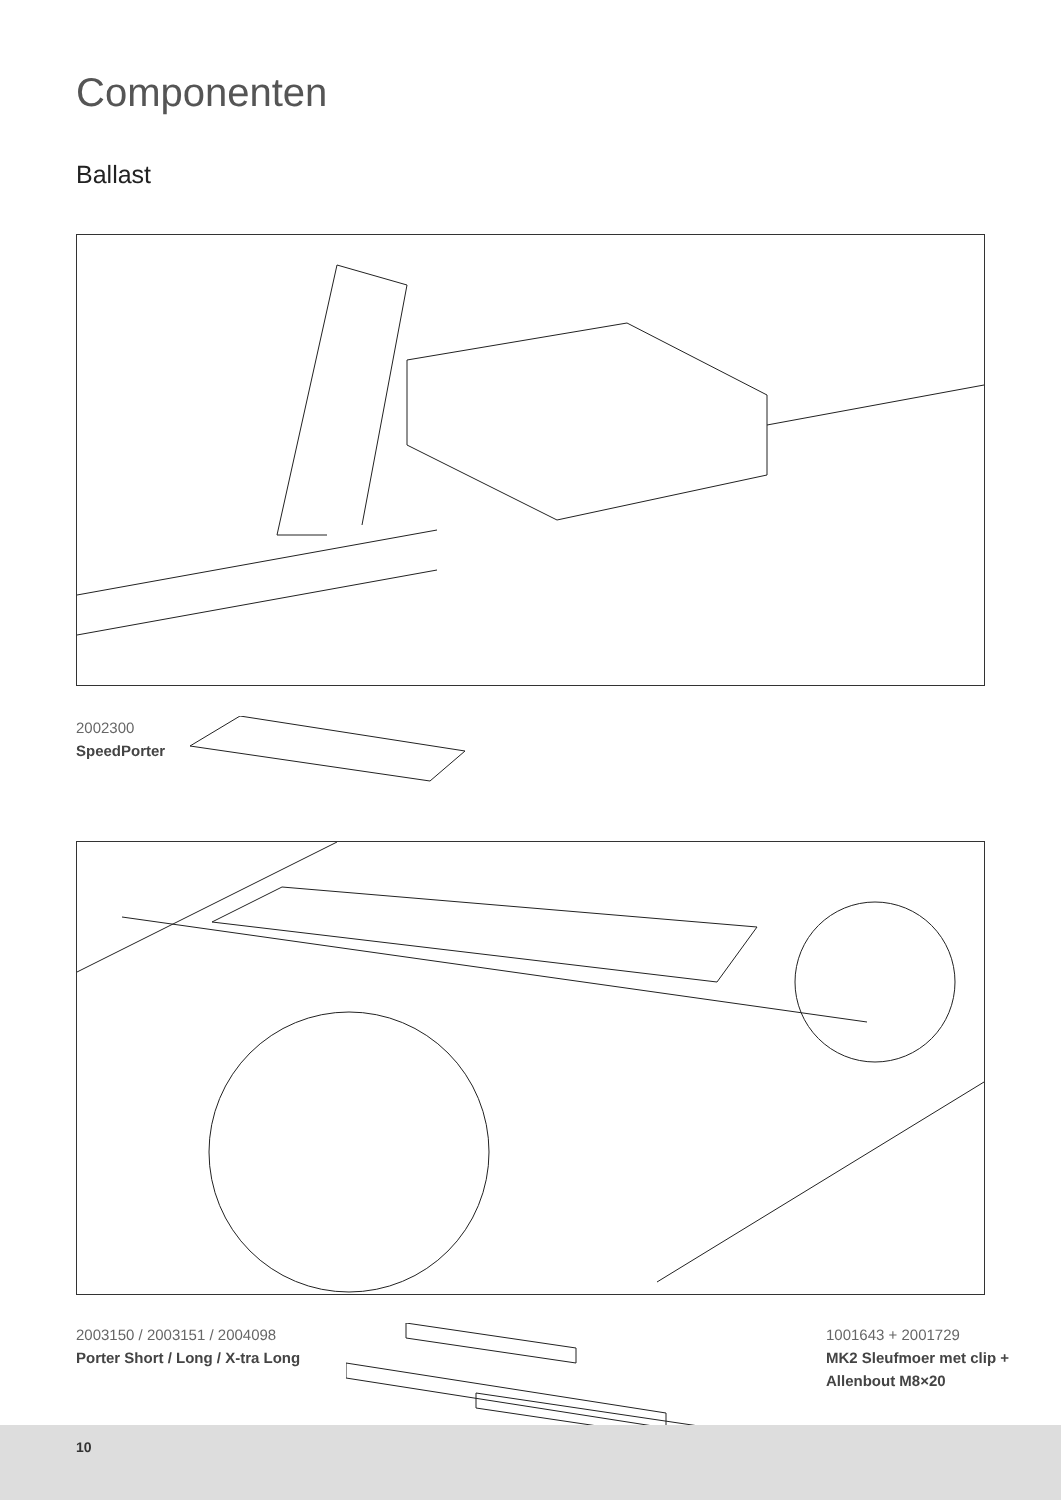Componenten
Ballast
2002300
SpeedPorter
2003150 / 2003151 / 2004098
Porter Short / Long / X-tra Long
1001643 + 2001729
MK2 Sleufmoer met clip +
Allenbout M8×20
10